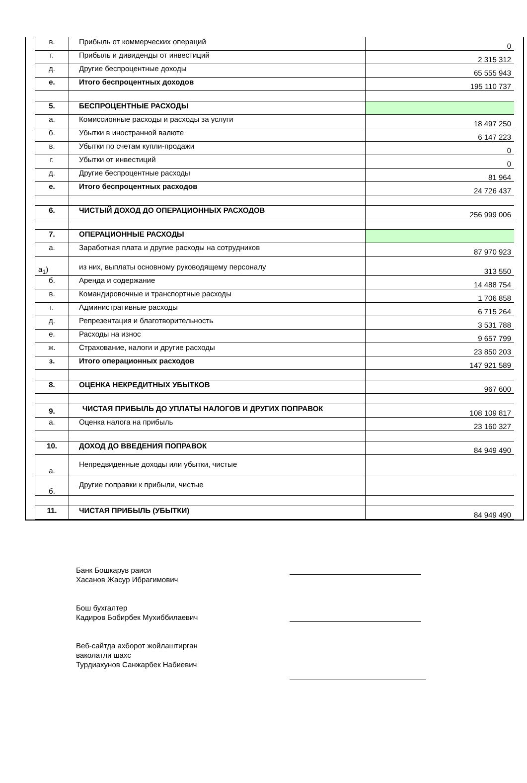| в. | Прибыль от коммерческих операций | 0 |
| г. | Прибыль и дивиденды от инвестиций | 2 315 312 |
| д. | Другие беспроцентные доходы | 65 555 943 |
| е. | Итого беспроцентных доходов | 195 110 737 |
| 5. | БЕСПРОЦЕНТНЫЕ РАСХОДЫ | |
| а. | Комиссионные расходы и расходы за услуги | 18 497 250 |
| б. | Убытки в иностранной валюте | 6 147 223 |
| в. | Убытки по счетам купли-продажи | 0 |
| г. | Убытки от инвестиций | 0 |
| д. | Другие беспроцентные расходы | 81 964 |
| е. | Итого беспроцентных расходов | 24 726 437 |
| 6. | ЧИСТЫЙ ДОХОД ДО ОПЕРАЦИОННЫХ РАСХОДОВ | 256 999 006 |
| 7. | ОПЕРАЦИОННЫЕ РАСХОДЫ | |
| а. | Заработная плата и другие расходы на сотрудников | 87 970 923 |
| а<sub>1</sub>) | из них, выплаты основному руководящему персоналу | 313 550 |
| б. | Аренда и содержание | 14 488 754 |
| в. | Командировочные и транспортные расходы | 1 706 858 |
| г. | Административные расходы | 6 715 264 |
| д. | Репрезентация и благотворительность | 3 531 788 |
| е. | Расходы на износ | 9 657 799 |
| ж. | Страхование, налоги и другие расходы | 23 850 203 |
| з. | Итого операционных расходов | 147 921 589 |
| 8. | ОЦЕНКА НЕКРЕДИТНЫХ УБЫТКОВ | 967 600 |
| 9. | ЧИСТАЯ ПРИБЫЛЬ ДО УПЛАТЫ НАЛОГОВ И ДРУГИХ ПОПРАВОК | 108 109 817 |
| а. | Оценка налога на прибыль | 23 160 327 |
| 10. | ДОХОД ДО ВВЕДЕНИЯ ПОПРАВОК | 84 949 490 |
| а. | Непредвиденные доходы или убытки, чистые | |
| б. | Другие поправки к прибыли, чистые | |
| 11. | ЧИСТАЯ ПРИБЫЛЬ (УБЫТКИ) | 84 949 490 |
Банк Бошкарув раиси
Хасанов Жасур Ибрагимович
Бош бухгалтер
Кадиров Бобирбек Мухиббилаевич
Веб-сайтда ахборот жойлаштирган
ваколатли шахс
Турдиахунов Санжарбек Набиевич